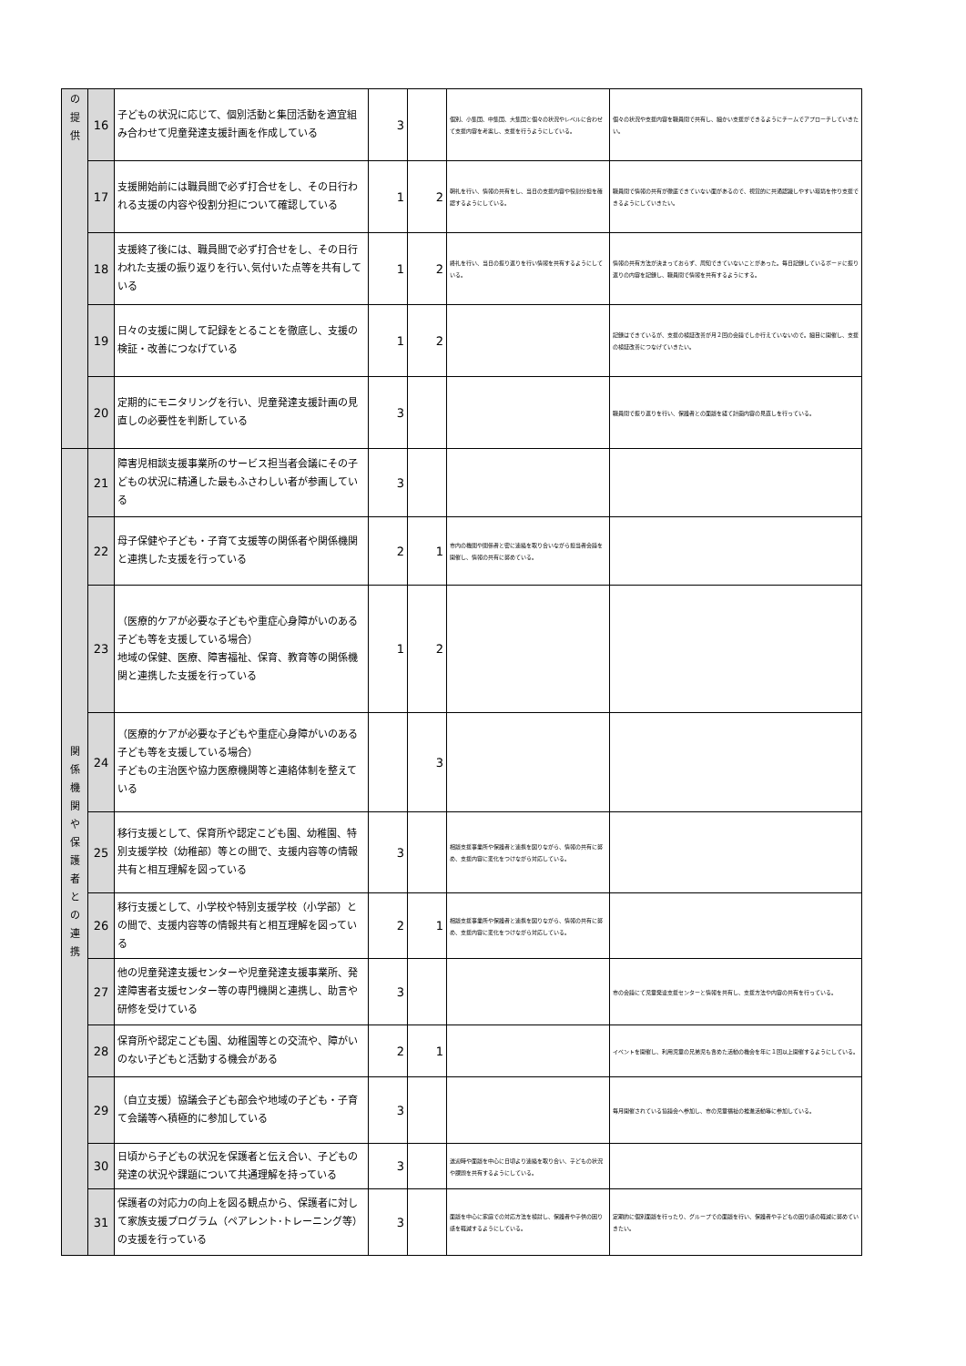| の 提 供 | 16 | 子どもの状況に応じて、個別活動と集団活動を適宜組み合わせて児童発達支援計画を作成している | 3 | | 個別、小集団、中集団、大集団と個々の状況やレベルに合わせて支援内容を考案し、支援を行うようにしている。 | 個々の状況や支援内容を職員間で共有し、細かい支援ができるようにチームでアプローチしていきたい。 |
| | 17 | 支援開始前には職員間で必ず打合せをし、その日行われる支援の内容や役割分担について確認している | 1 | 2 | 朝礼を行い、情報の共有をし、当日の支援内容や役割分担を確認するようにしている。 | 職員間で情報の共有が徹底できていない面があるので、視覚的に共通認識しやすい環境を作り支援できるようにしていきたい。 |
| | 18 | 支援終了後には、職員間で必ず打合せをし、その日行われた支援の振り返りを行い､気付いた点等を共有している | 1 | 2 | 終礼を行い、当日の振り返りを行い情報を共有するようにしている。 | 情報の共有方法が決まっておらず、周知できていないことがあった。毎日記録しているボードに振り返りの内容を記録し、職員間で情報を共有するようにする。 |
| | 19 | 日々の支援に関して記録をとることを徹底し、支援の検証・改善につなげている | 1 | 2 | | 記録はできているが、支援の検証改善が月２回の会議でしか行えていないので。細目に開催し、支援の検証改善につなげていきたい。 |
| | 20 | 定期的にモニタリングを行い、児童発達支援計画の見直しの必要性を判断している | 3 | | | 職員間で振り返りを行い、保護者との面談を経て計画内容の見直しを行っている。 |
| 関 係 機 関 や 保 護 者 と の 連 携 | 21 | 障害児相談支援事業所のサービス担当者会議にその子どもの状況に精通した最もふさわしい者が参画している | 3 | | | |
| | 22 | 母子保健や子ども・子育て支援等の関係者や関係機関と連携した支援を行っている | 2 | 1 | 市内の機関や関係者と密に連絡を取り合いながら担当者会議を開催し、情報の共有に努めている。 | |
| | 23 | （医療的ケアが必要な子どもや重症心身障がいのある子ども等を支援している場合） 地域の保健、医療、障害福祉、保育、教育等の関係機関と連携した支援を行っている | 1 | 2 | | |
| | 24 | （医療的ケアが必要な子どもや重症心身障がいのある子ども等を支援している場合） 子どもの主治医や協力医療機関等と連絡体制を整えている | | 3 | | |
| | 25 | 移行支援として、保育所や認定こども園、幼稚園、特別支援学校（幼稚部）等との間で、支援内容等の情報共有と相互理解を図っている | 3 | | 相談支援事業所や保護者と連携を図りながら、情報の共有に努め、支援内容に変化をつけながら対応している。 | |
| | 26 | 移行支援として、小学校や特別支援学校（小学部）との間で、支援内容等の情報共有と相互理解を図っている | 2 | 1 | 相談支援事業所や保護者と連携を図りながら、情報の共有に努め、支援内容に変化をつけながら対応している。 | |
| | 27 | 他の児童発達支援センターや児童発達支援事業所、発達障害者支援センター等の専門機関と連携し、助言や研修を受けている | 3 | | | 市の会議にて児童発達支援センターと情報を共有し、支援方法や内容の共有を行っている。 |
| | 28 | 保育所や認定こども園、幼稚園等との交流や、障がいのない子どもと活動する機会がある | 2 | 1 | | イベントを開催し、利用児童の兄弟児も含めた活動の機会を年に１回以上開催するようにしている。 |
| | 29 | （自立支援）協議会子ども部会や地域の子ども・子育て会議等へ積極的に参加している | 3 | | | 毎月開催されている協議会へ参加し、市の児童福祉の推進活動等に参加している。 |
| | 30 | 日頃から子どもの状況を保護者と伝え合い、子どもの発達の状況や課題について共通理解を持っている | 3 | | 送迎時や面談を中心に日頃より連絡を取り合い、子どもの状況や課題を共有するようにしている。 | |
| | 31 | 保護者の対応力の向上を図る観点から、保護者に対して家族支援プログラム（ペアレント･トレーニング等）の支援を行っている | 3 | | 面談を中心に家庭での対応方法を検討し、保護者や子供の困り感を軽減するようにしている。 | 定期的に個別面談を行ったり、グループでの面談を行い、保護者や子どもの困り感の軽減に努めていきたい。 |